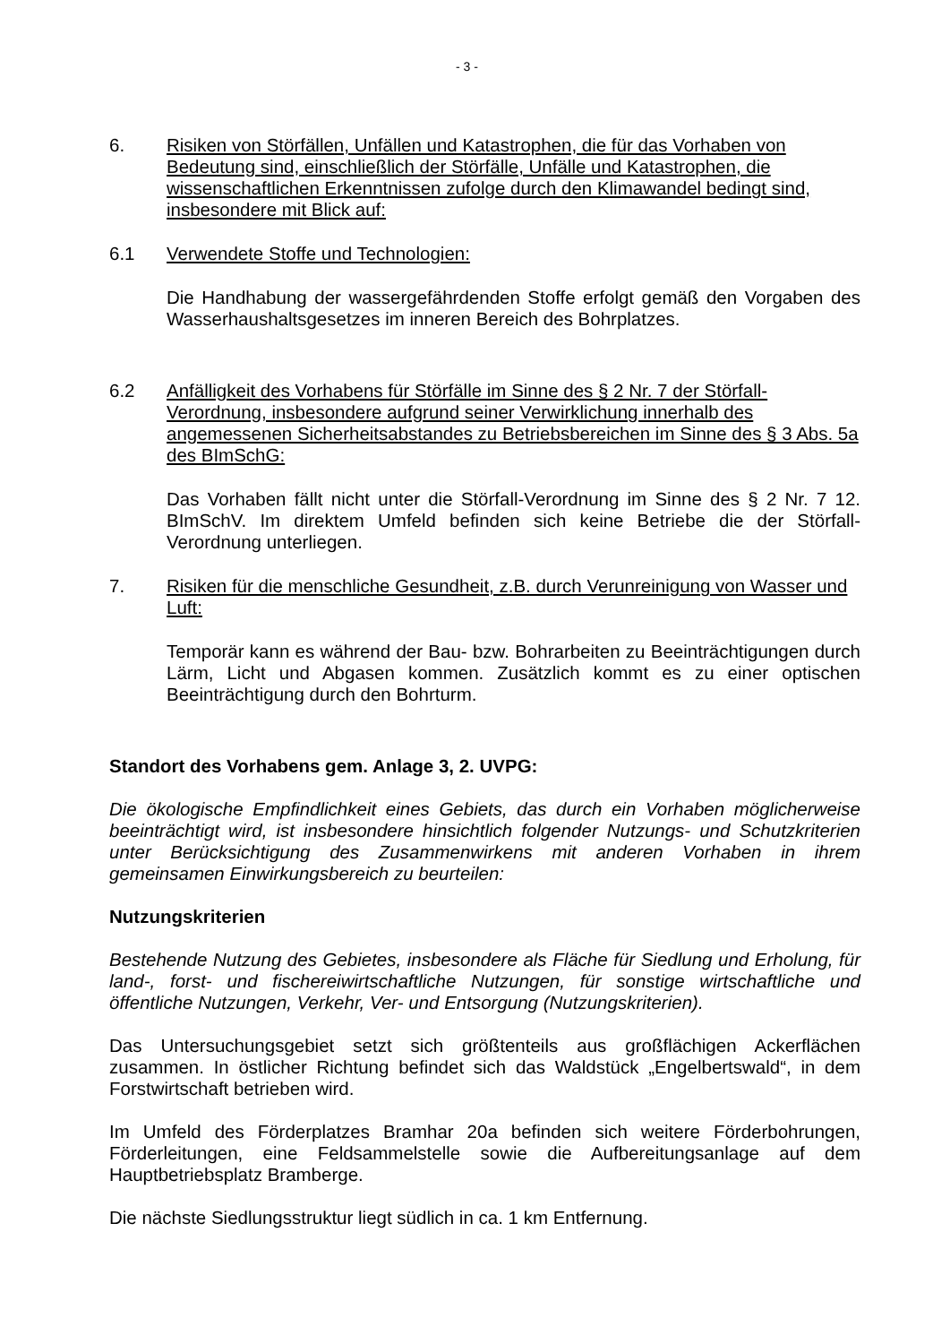- 3 -
6. Risiken von Störfällen, Unfällen und Katastrophen, die für das Vorhaben von Bedeutung sind, einschließlich der Störfälle, Unfälle und Katastrophen, die wissenschaftlichen Erkenntnissen zufolge durch den Klimawandel bedingt sind, insbesondere mit Blick auf:
6.1 Verwendete Stoffe und Technologien:
Die Handhabung der wassergefährdenden Stoffe erfolgt gemäß den Vorgaben des Wasserhaushaltsgesetzes im inneren Bereich des Bohrplatzes.
6.2 Anfälligkeit des Vorhabens für Störfälle im Sinne des § 2 Nr. 7 der Störfall-Verordnung, insbesondere aufgrund seiner Verwirklichung innerhalb des angemessenen Sicherheitsabstandes zu Betriebsbereichen im Sinne des § 3 Abs. 5a des BImSchG:
Das Vorhaben fällt nicht unter die Störfall-Verordnung im Sinne des § 2 Nr. 7 12. BImSchV. Im direktem Umfeld befinden sich keine Betriebe die der Störfall-Verordnung unterliegen.
7. Risiken für die menschliche Gesundheit, z.B. durch Verunreinigung von Wasser und Luft:
Temporär kann es während der Bau- bzw. Bohrarbeiten zu Beeinträchtigungen durch Lärm, Licht und Abgasen kommen. Zusätzlich kommt es zu einer optischen Beeinträchtigung durch den Bohrturm.
Standort des Vorhabens gem. Anlage 3, 2. UVPG:
Die ökologische Empfindlichkeit eines Gebiets, das durch ein Vorhaben möglicherweise beeinträchtigt wird, ist insbesondere hinsichtlich folgender Nutzungs- und Schutzkriterien unter Berücksichtigung des Zusammenwirkens mit anderen Vorhaben in ihrem gemeinsamen Einwirkungsbereich zu beurteilen:
Nutzungskriterien
Bestehende Nutzung des Gebietes, insbesondere als Fläche für Siedlung und Erholung, für land-, forst- und fischereiwirtschaftliche Nutzungen, für sonstige wirtschaftliche und öffentliche Nutzungen, Verkehr, Ver- und Entsorgung (Nutzungskriterien).
Das Untersuchungsgebiet setzt sich größtenteils aus großflächigen Ackerflächen zusammen. In östlicher Richtung befindet sich das Waldstück „Engelbertswald“, in dem Forstwirtschaft betrieben wird.
Im Umfeld des Förderplatzes Bramhar 20a befinden sich weitere Förderbohrungen, Förderleitungen, eine Feldsammelstelle sowie die Aufbereitungsanlage auf dem Hauptbetriebsplatz Bramberge.
Die nächste Siedlungsstruktur liegt südlich in ca. 1 km Entfernung.